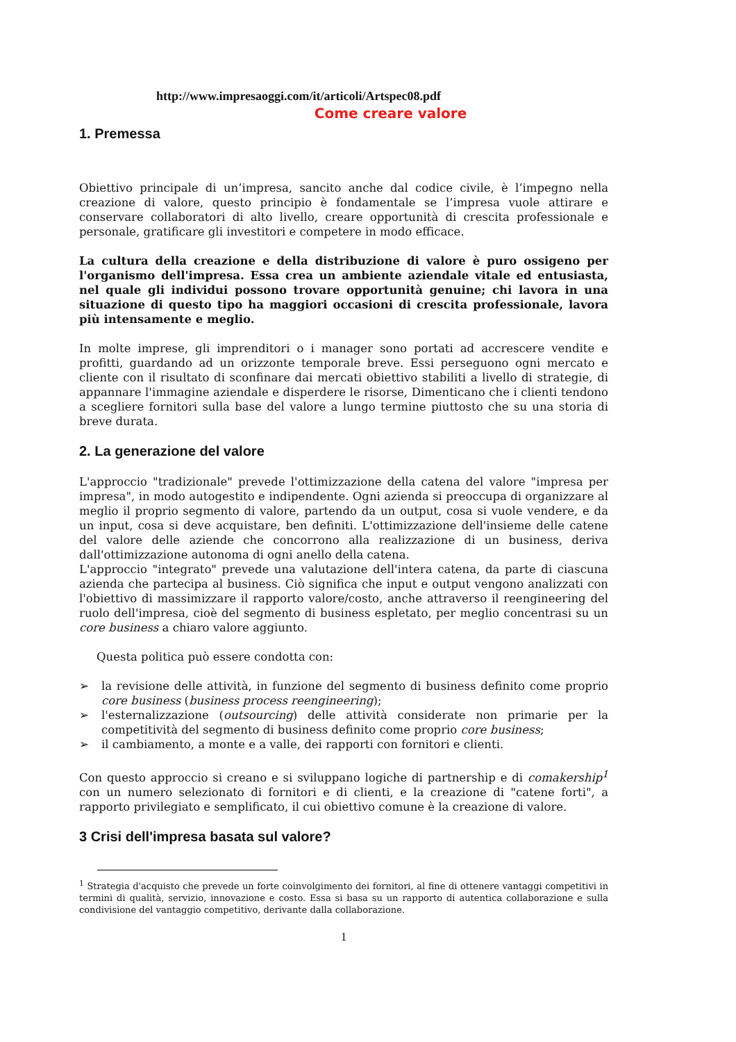http://www.impresaoggi.com/it/articoli/Artspec08.pdf
Come creare valore
1. Premessa
Obiettivo principale di un’impresa, sancito anche dal codice civile, è l’impegno nella creazione di valore, questo principio è fondamentale se l’impresa vuole attirare e conservare collaboratori di alto livello, creare opportunità di crescita professionale e personale, gratificare gli investitori e competere in modo efficace.
La cultura della creazione e della distribuzione di valore è puro ossigeno per l'organismo dell'impresa. Essa crea un ambiente aziendale vitale ed entusiasta, nel quale gli individui possono trovare opportunità genuine; chi lavora in una situazione di questo tipo ha maggiori occasioni di crescita professionale, lavora più intensamente e meglio.
In molte imprese, gli imprenditori o i manager sono portati ad accrescere vendite e profitti, guardando ad un orizzonte temporale breve. Essi perseguono ogni mercato e cliente con il risultato di sconfinare dai mercati obiettivo stabiliti a livello di strategie, di appannare l'immagine aziendale e disperdere le risorse, Dimenticano che i clienti tendono a scegliere fornitori sulla base del valore a lungo termine piuttosto che su una storia di breve durata.
2. La generazione del valore
L'approccio "tradizionale" prevede l'ottimizzazione della catena del valore "impresa per impresa", in modo autogestito e indipendente. Ogni azienda si preoccupa di organizzare al meglio il proprio segmento di valore, partendo da un output, cosa si vuole vendere, e da un input, cosa si deve acquistare, ben definiti. L'ottimizzazione dell'insieme delle catene del valore delle aziende che concorrono alla realizzazione di un business, deriva dall'ottimizzazione autonoma di ogni anello della catena.
L'approccio "integrato" prevede una valutazione dell'intera catena, da parte di ciascuna azienda che partecipa al business. Ciò significa che input e output vengono analizzati con l'obiettivo di massimizzare il rapporto valore/costo, anche attraverso il reengineering del ruolo dell'impresa, cioè del segmento di business espletato, per meglio concentrasi su un core business a chiaro valore aggiunto.
Questa politica può essere condotta con:
➢ la revisione delle attività, in funzione del segmento di business definito come proprio core business (business process reengineering);
➢ l'esternalizzazione (outsourcing) delle attività considerate non primarie per la competitività del segmento di business definito come proprio core business;
➢ il cambiamento, a monte e a valle, dei rapporti con fornitori e clienti.
Con questo approccio si creano e si sviluppano logiche di partnership e di comakership<sup>1</sup> con un numero selezionato di fornitori e di clienti, e la creazione di "catene forti", a rapporto privilegiato e semplificato, il cui obiettivo comune è la creazione di valore.
3 Crisi dell'impresa basata sul valore?
<sup>1</sup> Strategia d'acquisto che prevede un forte coinvolgimento dei fornitori, al fine di ottenere vantaggi competitivi in termini di qualità, servizio, innovazione e costo. Essa si basa su un rapporto di autentica collaborazione e sulla condivisione del vantaggio competitivo, derivante dalla collaborazione.
1